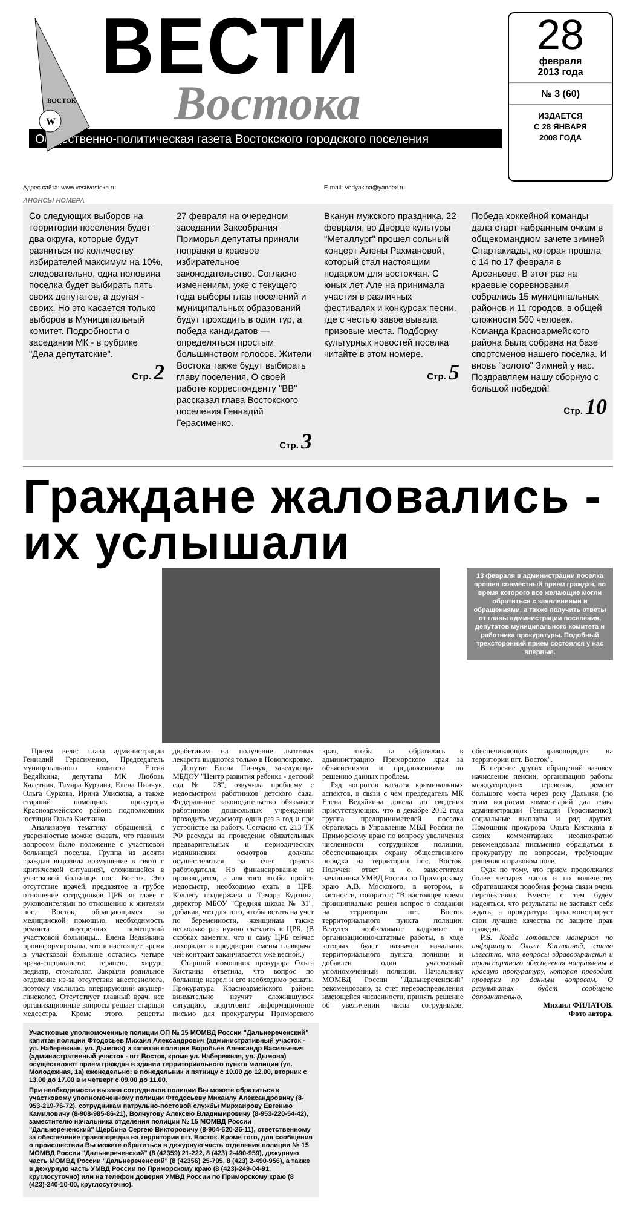W
ВОСТОК
ВЕСТИ
Востока
Общественно-политическая газета Востокского городского поселения
28
февраля
2013 года
№ 3 (60)
ИЗДАЕТСЯ
С 28 ЯНВАРЯ
2008 ГОДА
Адрес сайта: www.vestivostoka.ru E-mail: Vedyakina@yandex.ru
АНОНСЫ НОМЕРА
Со следующих выборов на территории поселения будет два округа, которые будут разниться по количеству избирателей максимум на 10%, следовательно, одна половина поселка будет выбирать пять своих депутатов, а другая - своих. Но это касается только выборов в Муниципальный комитет. Подробности о заседании МК - в рубрике "Дела депутатские".
Стр. 2
27 февраля на очередном заседании Заксобрания Приморья депутаты приняли поправки в краевое избирательное законодательство. Согласно изменениям, уже с текущего года выборы глав поселений и муниципальных образований будут проходить в один тур, а победа кандидатов — определяться простым большинством голосов. Жители Востока также будут выбирать главу поселения. О своей работе корреспонденту "ВВ" рассказал глава Востокского поселения Геннадий Герасименко.
Стр. 3
Вканун мужского праздника, 22 февраля, во Дворце культуры "Металлург" прошел сольный концерт Алены Рахмановой, который стал настоящим подарком для востокчан. С юных лет Але на принимала участия в различных фестивалях и конкурсах песни, где с честью завое вывала призовые места. Подборку культурных новостей поселка читайте в этом номере.
Стр. 5
Победа хоккейной команды дала старт набранным очкам в общекомандном зачете зимней Спартакиады, которая прошла с 14 по 17 февраля в Арсеньеве. В этот раз на краевые соревнования собрались 15 муниципальных районов и 11 городов, в общей сложности 560 человек. Команда Красноармейского района была собрана на базе спортсменов нашего поселка. И вновь "золото" Зимней у нас. Поздравляем нашу сборную с большой победой!
Стр. 10
Граждане жаловались - их услышали
13 февраля в администрации поселка прошел совместный прием граждан, во время которого все желающие могли обратиться с заявлениями и обращениями, а также получить ответы от главы администрации поселения, депутатов муниципального комитета и работника прокуратуры. Подобный трехсторонний прием состоялся у нас впервые.
Прием вели: глава администрации Геннадий Герасименко, Председатель муниципального комитета Елена Ведяйкина, депутаты МК Любовь Калетник, Тамара Курзина, Елена Пинчук, Ольга Суркова, Ирина Улискова, а также старший помощник прокурора Красноармейского района подполковник юстиции Ольга Кисткина.
Анализируя тематику обращений, с уверенностью можно сказать, что главным вопросом было положение с участковой больницей поселка. Группа из десяти граждан выразила возмущение в связи с критической ситуацией, сложившейся в участковой больнице пос. Восток. Это отсутствие врачей, предвзятое и грубое отношение сотрудников ЦРБ во главе с руководителями по отношению к жителям пос. Восток, обращающимся за медицинской помощью, необходимость ремонта внутренних помещений участковой больницы... Елена Ведяйкина проинформировала, что в настоящее время в участковой больнице остались четыре врача-специалиста: терапевт, хирург, педиатр, стоматолог. Закрыли родильное отделение из-за отсутствия анестезиолога, поэтому уволилась оперирующий акушер-гинеколог. Отсутствует главный врач, все организационные вопросы решает старшая медсестра. Кроме этого, рецепты диабетикам на получение льготных лекарств выдаются только в Новопокровке.
Депутат Елена Пинчук, заведующая МБДОУ "Центр развития ребенка - детский сад № 28", озвучила проблему с медосмотром работников детского сада. Федеральное законодательство обязывает работников дошкольных учреждений проходить медосмотр один раз в год и при устройстве на работу. Согласно ст. 213 ТК РФ расходы на проведение обязательных предварительных и периодических медицинских осмотров должны осуществляться за счет средств работодателя. Но финансирование не производится, а для того чтобы пройти медосмотр, необходимо ехать в ЦРБ. Коллегу поддержала и Тамара Курзина, директор МБОУ "Средняя школа № 31", добавив, что для того, чтобы встать на учет по беременности, женщинам также несколько раз нужно съездить в ЦРБ. (В скобках заметим, что и саму ЦРБ сейчас лихорадит в преддверии смены главврача, чей контракт заканчивается уже весной.)
Старший помощник прокурора Ольга Кисткина ответила, что вопрос по больнице назрел и его необходимо решать. Прокуратура Красноармейского района внимательно изучит сложившуюся ситуацию, подготовит информационное письмо для прокуратуры Приморского края, чтобы та обратилась в администрацию Приморского края за объяснениями и предложениями по решению данных проблем.
Ряд вопросов касался криминальных аспектов, в связи с чем председатель МК Елена Ведяйкина довела до сведения присутствующих, что в декабре 2012 года группа предпринимателей поселка обратилась в Управление МВД России по Приморскому краю по вопросу увеличения численности сотрудников полиции, обеспечивающих охрану общественного порядка на территории пос. Восток. Получен ответ и. о. заместителя начальника УМВД России по Приморскому краю А.В. Москового, в котором, в частности, говорится: "В настоящее время принципиально решен вопрос о создании на территории пгт. Восток территориального пункта полиции. Ведутся необходимые кадровые и организационно-штатные работы, в ходе которых будет назначен начальник территориального пункта полиции и добавлен один участковый уполномоченный полиции. Начальнику МОМВД России "Дальнереченский" рекомендовано, за счет перераспределения имеющейся численности, принять решение об увеличении числа сотрудников, обеспечивающих правопорядок на территории пгт. Восток".
В перечне других обращений назовем начисление пенсии, организацию работы междугородних перевозок, ремонт большого моста через реку Дальняя (по этим вопросам комментарий дал глава администрации Геннадий Герасименко), социальные выплаты и ряд других. Помощник прокурора Ольга Кисткина в своих комментариях неоднократно рекомендовала письменно обращаться в прокуратуру по вопросам, требующим решения в правовом поле.
Судя по тому, что прием продолжался более четырех часов и по количеству обратившихся подобная форма связи очень перспективна. Вместе с тем будем надеяться, что результаты не заставят себя ждать, а прокуратура продемонстрирует свои лучшие качества по защите прав граждан.
P.S. Когда готовился материал по информации Ольги Кисткиной, стало известно, что вопросы здравоохранения и транспортного обеспечения направлены в краевую прокуратуру, которая проводит проверки по данным вопросам. О результатах будет сообщено дополнительно.
Михаил ФИЛАТОВ.
Фото автора.
Участковые уполномоченные полиции ОП № 15 МОМВД России "Дальнереченский" капитан полиции Фтодосьев Михаил Александрович (административный участок - ул. Набережная, ул. Дымова) и капитан полиции Воробьев Александр Васильевич (административный участок - пгт Восток, кроме ул. Набережная, ул. Дымова) осуществляют прием граждан в здании территориального пункта милиции (ул. Молодежная, 1а) еженедельно: в понедельник и пятницу с 10.00 до 12.00, вторник с 13.00 до 17.00 в и четверг с 09.00 до 11.00.
При необходимости вызова сотрудников полиции Вы можете обратиться к участковому уполномоченному полиции Фтодосьеву Михаилу Александровичу (8-953-219-76-72), сотрудникам патрульно-постовой службы Мирхаирову Евгению Камиловичу (8-908-985-86-21), Волчугову Алексею Владимировичу (8-953-220-54-42), заместителю начальника отделения полиции № 15 МОМВД России "Дальнереченский" Щербина Сергею Викторовичу (8-904-620-26-11), ответственному за обеспечение правопорядка на территории пгт. Восток. Кроме того, для сообщения о происшествии Вы можете обратиться в дежурную часть отделения полиции № 15 МОМВД России "Дальнереченский" (8 (42359) 21-222, 8 (423) 2-490-959), дежурную часть МОМВД России "Дальнереченский" (8 (42356) 25-705, 8 (423) 2-490-956), а также в дежурную часть УМВД России по Приморскому краю (8 (423)-249-04-91, круглосуточно) или на телефон доверия УМВД России по Приморскому краю (8 (423)-240-10-00, круглосуточно).